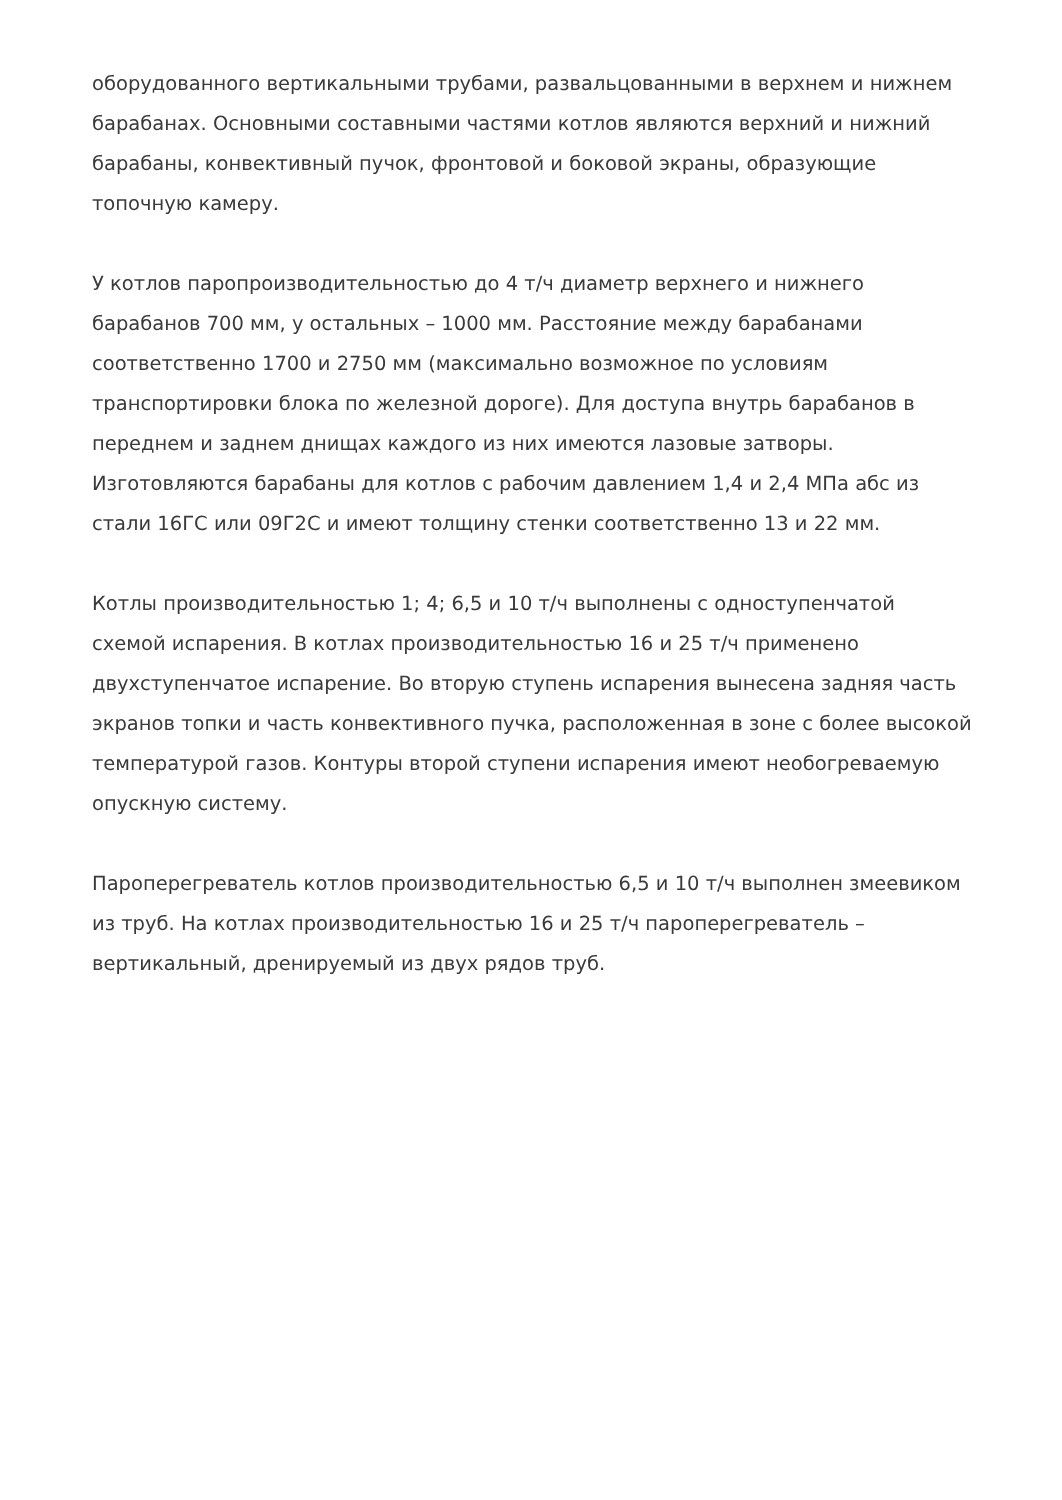оборудованного вертикальными трубами, развальцованными в верхнем и нижнем барабанах. Основными составными частями котлов являются верхний и нижний барабаны, конвективный пучок, фронтовой и боковой экраны, образующие топочную камеру.
У котлов паропроизводительностью до 4 т/ч диаметр верхнего и нижнего барабанов 700 мм, у остальных – 1000 мм. Расстояние между барабанами соответственно 1700 и 2750 мм (максимально возможное по условиям транспортировки блока по железной дороге). Для доступа внутрь барабанов в переднем и заднем днищах каждого из них имеются лазовые затворы. Изготовляются барабаны для котлов с рабочим давлением 1,4 и 2,4 МПа абс из стали 16ГС или 09Г2С и имеют толщину стенки соответственно 13 и 22 мм.
Котлы производительностью 1; 4; 6,5 и 10 т/ч выполнены с одноступенчатой схемой испарения. В котлах производительностью 16 и 25 т/ч применено двухступенчатое испарение. Во вторую ступень испарения вынесена задняя часть экранов топки и часть конвективного пучка, расположенная в зоне с более высокой температурой газов. Контуры второй ступени испарения имеют необогреваемую опускную систему.
Пароперегреватель котлов производительностью 6,5 и 10 т/ч выполнен змеевиком из труб. На котлах производительностью 16 и 25 т/ч пароперегреватель – вертикальный, дренируемый из двух рядов труб.